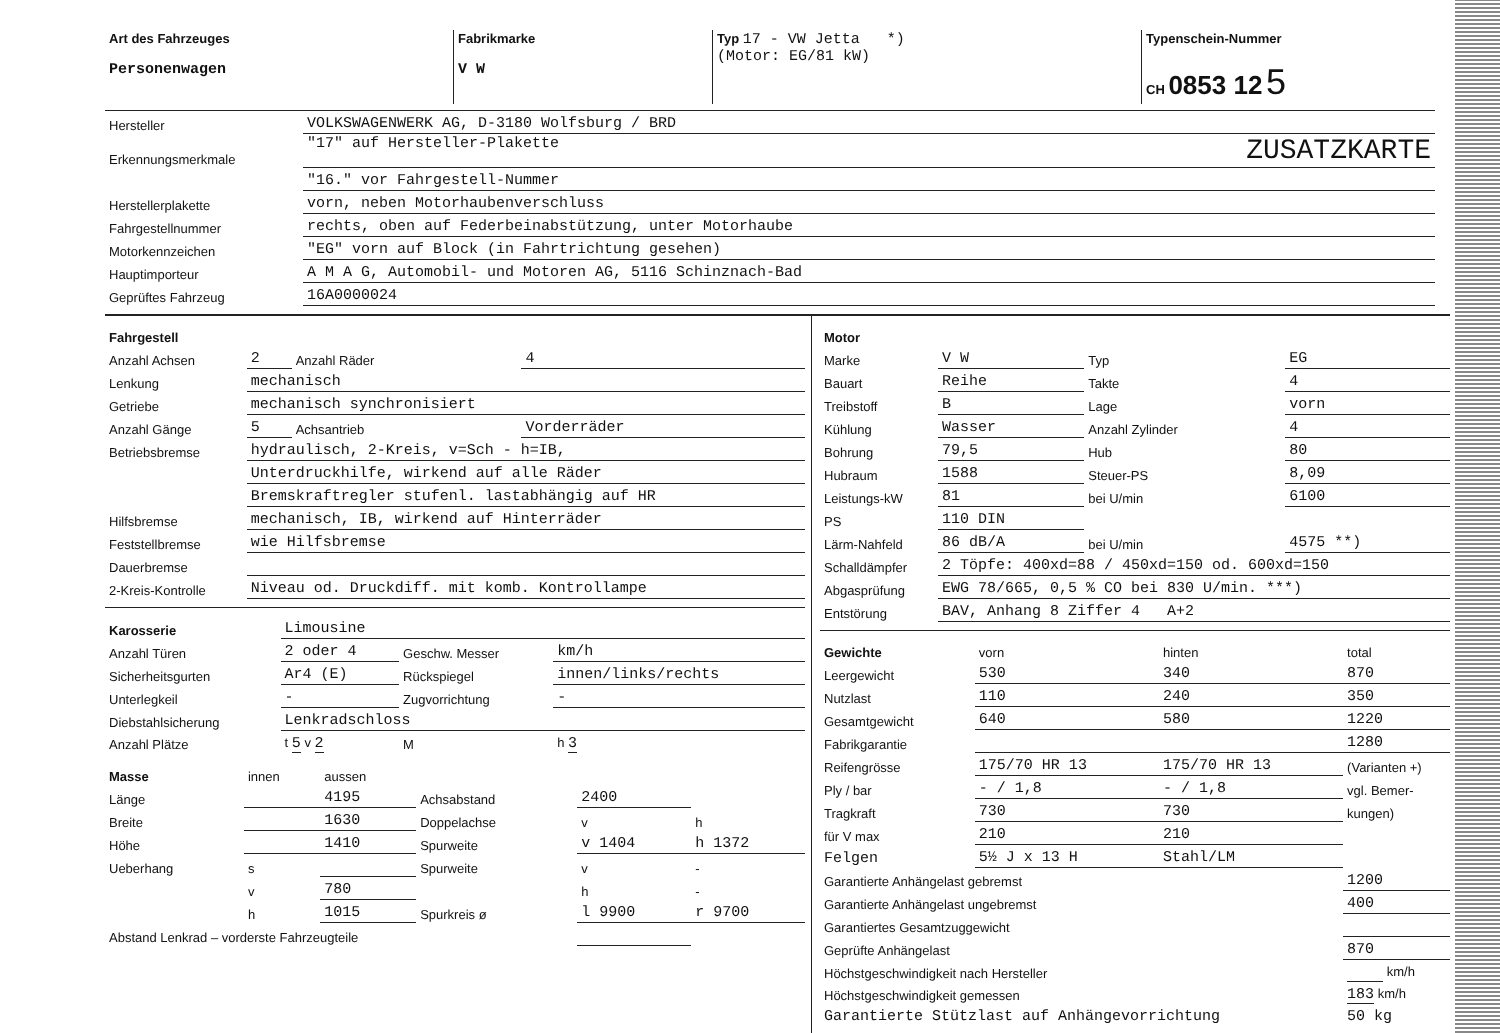| Art des Fahrzeuges Personenwagen | Fabrikmarke V W | Typ 17 - VW Jetta *) (Motor: EG/81 kW) | Typenschein-Nummer CH 0853 12 5 |
| Hersteller | VOLKSWAGENWERK AG, D-3180 Wolfsburg / BRD |
| Erkennungsmerkmale | "17" auf Hersteller-Plakette ZUSATZKARTE |
| | "16." vor Fahrgestell-Nummer |
| Herstellerplakette | vorn, neben Motorhaubenverschluss |
| Fahrgestellnummer | rechts, oben auf Federbeinabstützung, unter Motorhaube |
| Motorkennzeichen | "EG" vorn auf Block (in Fahrtrichtung gesehen) |
| Hauptimporteur | A M A G, Automobil- und Motoren AG, 5116 Schinznach-Bad |
| Geprüftes Fahrzeug | 16A0000024 |
| Fahrgestell | | | |
| Anzahl Achsen | 2 | Anzahl Räder | 4 |
| Lenkung | mechanisch | | |
| Getriebe | mechanisch synchronisiert | | |
| Anzahl Gänge | 5 | Achsantrieb | Vorderräder |
| Betriebsbremse | hydraulisch, 2-Kreis, v=Sch - h=IB, | | |
| | Unterdruckhilfe, wirkend auf alle Räder | | |
| | Bremskraftregler stufenl. lastabhängig auf HR | | |
| Hilfsbremse | mechanisch, IB, wirkend auf Hinterräder | | |
| Feststellbremse | wie Hilfsbremse | | |
| Dauerbremse | | | |
| 2-Kreis-Kontrolle | Niveau od. Druckdiff. mit komb. Kontrollampe | | |
| Karosserie | Limousine | | |
| Anzahl Türen | 2 oder 4 | Geschw. Messer | km/h |
| Sicherheitsgurten | Ar4 (E) | Rückspiegel | innen/links/rechts |
| Unterlegkeil | - | Zugvorrichtung | - |
| Diebstahlsicherung | Lenkradschloss | | |
| Anzahl Plätze | t 5 v 2 | M | h 3 |
| Masse | innen | aussen | | | |
| Länge | | 4195 | Achsabstand | 2400 | |
| Breite | | 1630 | Doppelachse | v | h |
| Höhe | | 1410 | Spurweite | v 1404 | h 1372 |
| Ueberhang | s | | Spurweite | v | - |
| | v | 780 | | h | - |
| | h | 1015 | Spurkreis ø | l 9900 | r 9700 |
| Abstand Lenkrad – vorderste Fahrzeugteile | | | | | |
| Motor | | | |
| Marke | V W | Typ | EG |
| Bauart | Reihe | Takte | 4 |
| Treibstoff | B | Lage | vorn |
| Kühlung | Wasser | Anzahl Zylinder | 4 |
| Bohrung | 79,5 | Hub | 80 |
| Hubraum | 1588 | Steuer-PS | 8,09 |
| Leistungs-kW | 81 | bei U/min | 6100 |
| PS | 110 DIN | | |
| Lärm-Nahfeld | 86 dB/A | bei U/min | 4575 **) |
| Schalldämpfer | 2 Töpfe: 400xd=88 / 450xd=150 od. 600xd=150 | | |
| Abgasprüfung | EWG 78/665, 0,5 % CO bei 830 U/min. ***) | | |
| Entstörung | BAV, Anhang 8 Ziffer 4 A+2 | | |
| Gewichte | vorn | hinten | total |
| Leergewicht | 530 | 340 | 870 |
| Nutzlast | 110 | 240 | 350 |
| Gesamtgewicht | 640 | 580 | 1220 |
| Fabrikgarantie | | | 1280 |
| Reifengrösse | 175/70 HR 13 | 175/70 HR 13 | (Varianten +) |
| Ply / bar | - / 1,8 | - / 1,8 | vgl. Bemer- |
| Tragkraft | 730 | 730 | kungen) |
| für V max | 210 | 210 | |
| Felgen | 5½ J x 13 H | Stahl/LM | |
| Garantierte Anhängelast gebremst | | | 1200 |
| Garantierte Anhängelast ungebremst | | | 400 |
| Garantiertes Gesamtzuggewicht | | | |
| Geprüfte Anhängelast | | | 870 |
| Höchstgeschwindigkeit nach Hersteller | | | km/h |
| Höchstgeschwindigkeit gemessen | | | 183 km/h |
| Garantierte Stützlast auf Anhängevorrichtung | | | 50 kg |